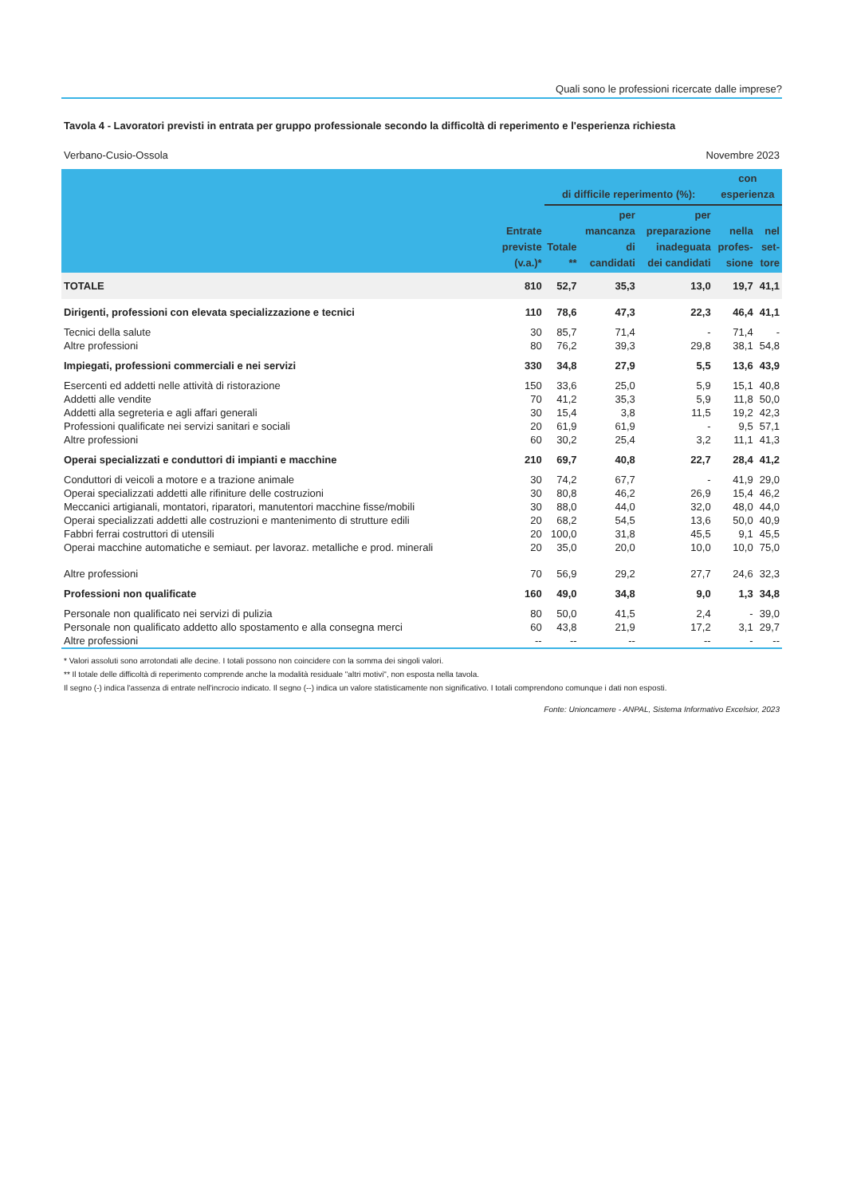Quali sono le professioni ricercate dalle imprese?
Tavola 4 - Lavoratori previsti in entrata per gruppo professionale secondo la difficoltà di reperimento e l'esperienza richiesta
Verbano-Cusio-Ossola Novembre 2023
| | Entrate previste (v.a.)* | di difficile reperimento (%): | | | con esperienza | |
| --- | --- | --- | --- | --- | --- | --- |
| | | Totale ** | per mancanza di candidati | per preparazione inadeguata dei candidati | nella profes-sione | nel set-tore |
| TOTALE | 810 | 52,7 | 35,3 | 13,0 | 19,7 | 41,1 |
| Dirigenti, professioni con elevata specializzazione e tecnici | 110 | 78,6 | 47,3 | 22,3 | 46,4 | 41,1 |
| Tecnici della salute | 30 | 85,7 | 71,4 | - | 71,4 | - |
| Altre professioni | 80 | 76,2 | 39,3 | 29,8 | 38,1 | 54,8 |
| Impiegati, professioni commerciali e nei servizi | 330 | 34,8 | 27,9 | 5,5 | 13,6 | 43,9 |
| Esercenti ed addetti nelle attività di ristorazione | 150 | 33,6 | 25,0 | 5,9 | 15,1 | 40,8 |
| Addetti alle vendite | 70 | 41,2 | 35,3 | 5,9 | 11,8 | 50,0 |
| Addetti alla segreteria e agli affari generali | 30 | 15,4 | 3,8 | 11,5 | 19,2 | 42,3 |
| Professioni qualificate nei servizi sanitari e sociali | 20 | 61,9 | 61,9 | - | 9,5 | 57,1 |
| Altre professioni | 60 | 30,2 | 25,4 | 3,2 | 11,1 | 41,3 |
| Operai specializzati e conduttori di impianti e macchine | 210 | 69,7 | 40,8 | 22,7 | 28,4 | 41,2 |
| Conduttori di veicoli a motore e a trazione animale | 30 | 74,2 | 67,7 | - | 41,9 | 29,0 |
| Operai specializzati addetti alle rifiniture delle costruzioni | 30 | 80,8 | 46,2 | 26,9 | 15,4 | 46,2 |
| Meccanici artigianali, montatori, riparatori, manutentori macchine fisse/mobili | 30 | 88,0 | 44,0 | 32,0 | 48,0 | 44,0 |
| Operai specializzati addetti alle costruzioni e mantenimento di strutture edili | 20 | 68,2 | 54,5 | 13,6 | 50,0 | 40,9 |
| Fabbri ferrai costruttori di utensili | 20 | 100,0 | 31,8 | 45,5 | 9,1 | 45,5 |
| Operai macchine automatiche e semiaut. per lavoraz. metalliche e prod. minerali | 20 | 35,0 | 20,0 | 10,0 | 10,0 | 75,0 |
| Altre professioni | 70 | 56,9 | 29,2 | 27,7 | 24,6 | 32,3 |
| Professioni non qualificate | 160 | 49,0 | 34,8 | 9,0 | 1,3 | 34,8 |
| Personale non qualificato nei servizi di pulizia | 80 | 50,0 | 41,5 | 2,4 | - | 39,0 |
| Personale non qualificato addetto allo spostamento e alla consegna merci | 60 | 43,8 | 21,9 | 17,2 | 3,1 | 29,7 |
| Altre professioni | -- | -- | -- | -- | - | -- |
* Valori assoluti sono arrotondati alle decine. I totali possono non coincidere con la somma dei singoli valori.
** Il totale delle difficoltà di reperimento comprende anche la modalità residuale "altri motivi", non esposta nella tavola.
Il segno (-) indica l'assenza di entrate nell'incrocio indicato. Il segno (--) indica un valore statisticamente non significativo. I totali comprendono comunque i dati non esposti.
Fonte: Unioncamere - ANPAL, Sistema Informativo Excelsior, 2023